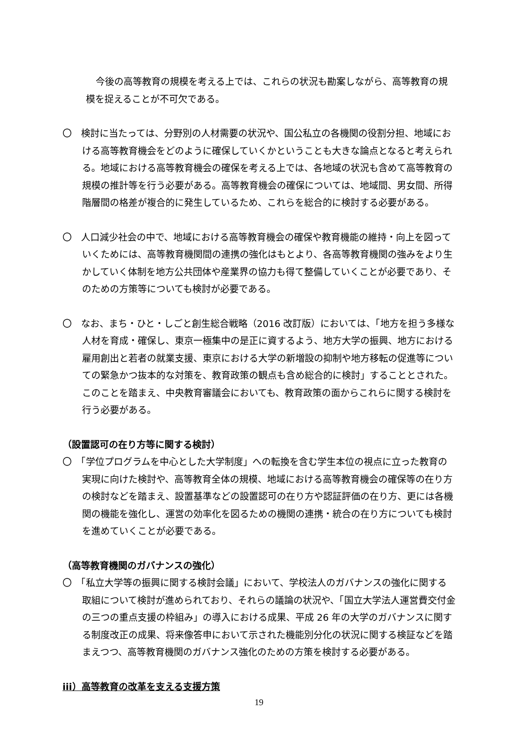今後の高等教育の規模を考える上では、これらの状況も勘案しながら、高等教育の規模を捉えることが不可欠である。
〇　検討に当たっては、分野別の人材需要の状況や、国公私立の各機関の役割分担、地域における高等教育機会をどのように確保していくかということも大きな論点となると考えられる。地域における高等教育機会の確保を考える上では、各地域の状況も含めて高等教育の規模の推計等を行う必要がある。高等教育機会の確保については、地域間、男女間、所得階層間の格差が複合的に発生しているため、これらを総合的に検討する必要がある。
〇　人口減少社会の中で、地域における高等教育機会の確保や教育機能の維持・向上を図っていくためには、高等教育機関間の連携の強化はもとより、各高等教育機関の強みをより生かしていく体制を地方公共団体や産業界の協力も得て整備していくことが必要であり、そのための方策等についても検討が必要である。
〇　なお、まち・ひと・しごと創生総合戦略（2016 改訂版）においては、「地方を担う多様な人材を育成・確保し、東京一極集中の是正に資するよう、地方大学の振興、地方における雇用創出と若者の就業支援、東京における大学の新増設の抑制や地方移転の促進等についての緊急かつ抜本的な対策を、教育政策の観点も含め総合的に検討」することとされた。このことを踏まえ、中央教育審議会においても、教育政策の面からこれらに関する検討を行う必要がある。
（設置認可の在り方等に関する検討）
〇　「学位プログラムを中心とした大学制度」への転換を含む学生本位の視点に立った教育の実現に向けた検討や、高等教育全体の規模、地域における高等教育機会の確保等の在り方の検討などを踏まえ、設置基準などの設置認可の在り方や認証評価の在り方、更には各機関の機能を強化し、運営の効率化を図るための機関の連携・統合の在り方についても検討を進めていくことが必要である。
（高等教育機関のガバナンスの強化）
〇　「私立大学等の振興に関する検討会議」において、学校法人のガバナンスの強化に関する取組について検討が進められており、それらの議論の状況や、「国立大学法人運営費交付金の三つの重点支援の枠組み」の導入における成果、平成 26 年の大学のガバナンスに関する制度改正の成果、将来像答申において示された機能別分化の状況に関する検証などを踏まえつつ、高等教育機関のガバナンス強化のための方策を検討する必要がある。
iii）高等教育の改革を支える支援方策
19